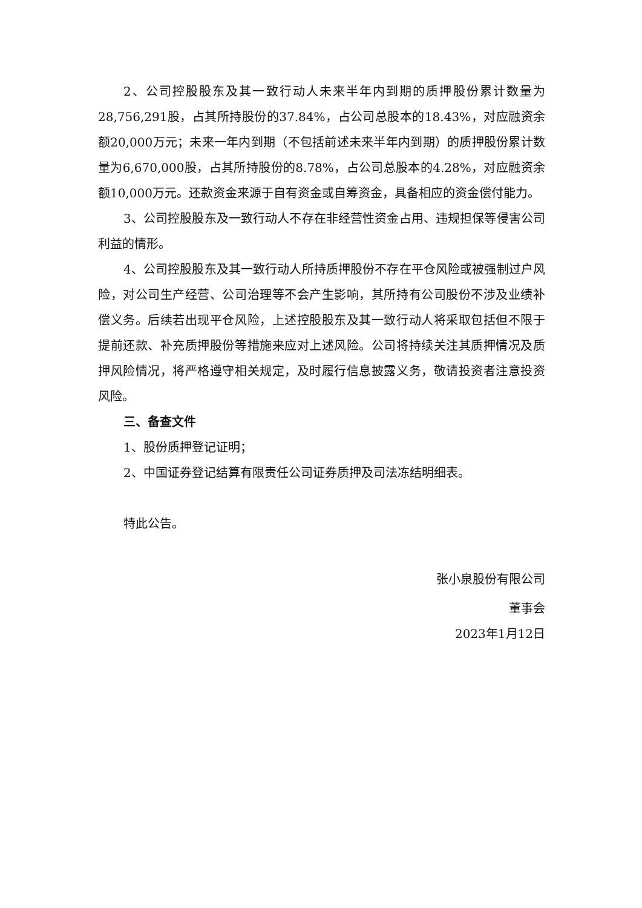2、公司控股股东及其一致行动人未来半年内到期的质押股份累计数量为28,756,291股，占其所持股份的37.84%，占公司总股本的18.43%，对应融资余额20,000万元；未来一年内到期（不包括前述未来半年内到期）的质押股份累计数量为6,670,000股，占其所持股份的8.78%，占公司总股本的4.28%，对应融资余额10,000万元。还款资金来源于自有资金或自筹资金，具备相应的资金偿付能力。
3、公司控股股东及一致行动人不存在非经营性资金占用、违规担保等侵害公司利益的情形。
4、公司控股股东及其一致行动人所持质押股份不存在平仓风险或被强制过户风险，对公司生产经营、公司治理等不会产生影响，其所持有公司股份不涉及业绩补偿义务。后续若出现平仓风险，上述控股股东及其一致行动人将采取包括但不限于提前还款、补充质押股份等措施来应对上述风险。公司将持续关注其质押情况及质押风险情况，将严格遵守相关规定，及时履行信息披露义务，敬请投资者注意投资风险。
三、备查文件
1、股份质押登记证明；
2、中国证券登记结算有限责任公司证券质押及司法冻结明细表。
特此公告。
张小泉股份有限公司
董事会
2023年1月12日